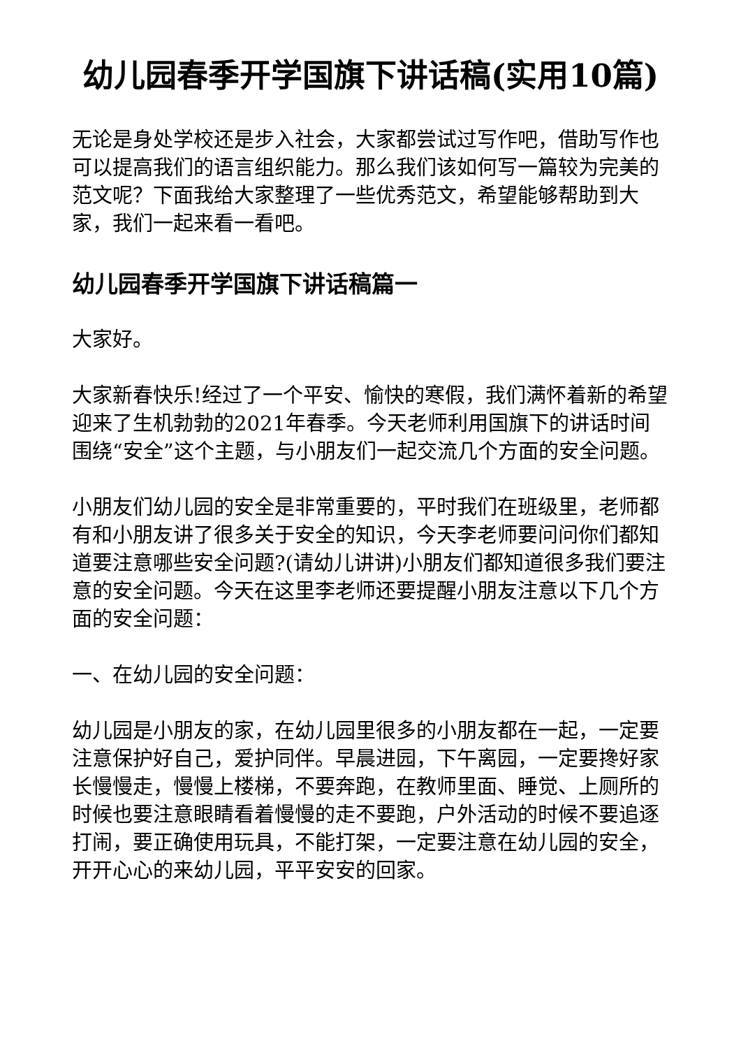幼儿园春季开学国旗下讲话稿(实用10篇)
无论是身处学校还是步入社会，大家都尝试过写作吧，借助写作也可以提高我们的语言组织能力。那么我们该如何写一篇较为完美的范文呢？下面我给大家整理了一些优秀范文，希望能够帮助到大家，我们一起来看一看吧。
幼儿园春季开学国旗下讲话稿篇一
大家好。
大家新春快乐!经过了一个平安、愉快的寒假，我们满怀着新的希望迎来了生机勃勃的2021年春季。今天老师利用国旗下的讲话时间围绕“安全”这个主题，与小朋友们一起交流几个方面的安全问题。
小朋友们幼儿园的安全是非常重要的，平时我们在班级里，老师都有和小朋友讲了很多关于安全的知识，今天李老师要问问你们都知道要注意哪些安全问题?(请幼儿讲讲)小朋友们都知道很多我们要注意的安全问题。今天在这里李老师还要提醒小朋友注意以下几个方面的安全问题：
一、在幼儿园的安全问题：
幼儿园是小朋友的家，在幼儿园里很多的小朋友都在一起，一定要注意保护好自己，爱护同伴。早晨进园，下午离园，一定要搀好家长慢慢走，慢慢上楼梯，不要奔跑，在教师里面、睡觉、上厕所的时候也要注意眼睛看着慢慢的走不要跑，户外活动的时候不要追逐打闹，要正确使用玩具，不能打架，一定要注意在幼儿园的安全，开开心心的来幼儿园，平平安安的回家。